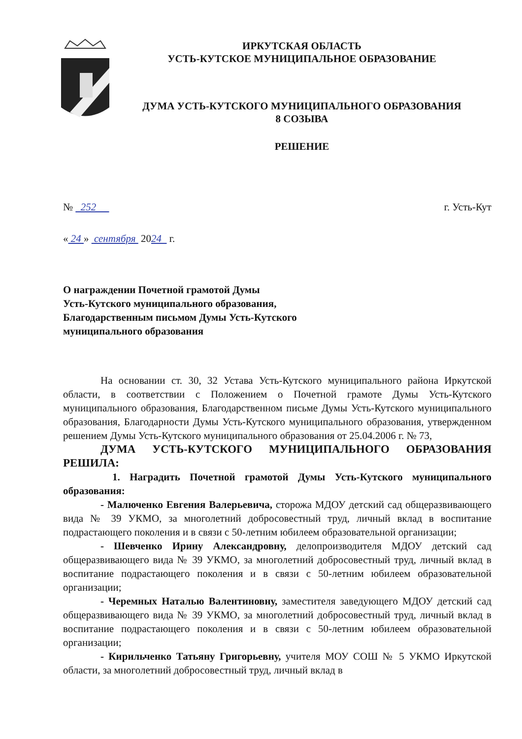ИРКУТСКАЯ ОБЛАСТЬ
УСТЬ-КУТСКОЕ МУНИЦИПАЛЬНОЕ ОБРАЗОВАНИЕ
ДУМА УСТЬ-КУТСКОГО МУНИЦИПАЛЬНОГО ОБРАЗОВАНИЯ
8 СОЗЫВА
РЕШЕНИЕ
№ 252 г. Усть-Кут
« 24 » сентября 2024 г.
О награждении Почетной грамотой Думы
Усть-Кутского муниципального образования,
Благодарственным письмом Думы Усть-Кутского
муниципального образования
На основании ст. 30, 32 Устава Усть-Кутского муниципального района Иркутской области, в соответствии с Положением о Почетной грамоте Думы Усть-Кутского муниципального образования, Благодарственном письме Думы Усть-Кутского муниципального образования, Благодарности Думы Усть-Кутского муниципального образования, утвержденном решением Думы Усть-Кутского муниципального образования от 25.04.2006 г. № 73,
ДУМА УСТЬ-КУТСКОГО МУНИЦИПАЛЬНОГО ОБРАЗОВАНИЯ РЕШИЛА:
1. Наградить Почетной грамотой Думы Усть-Кутского муниципального образования:
- Малюченко Евгения Валерьевича, сторожа МДОУ детский сад общеразвивающего вида № 39 УКМО, за многолетний добросовестный труд, личный вклад в воспитание подрастающего поколения и в связи с 50-летним юбилеем образовательной организации;
- Шевченко Ирину Александровну, делопроизводителя МДОУ детский сад общеразвивающего вида № 39 УКМО, за многолетний добросовестный труд, личный вклад в воспитание подрастающего поколения и в связи с 50-летним юбилеем образовательной организации;
- Черемных Наталью Валентиновну, заместителя заведующего МДОУ детский сад общеразвивающего вида № 39 УКМО, за многолетний добросовестный труд, личный вклад в воспитание подрастающего поколения и в связи с 50-летним юбилеем образовательной организации;
- Кирильченко Татьяну Григорьевну, учителя МОУ СОШ № 5 УКМО Иркутской области, за многолетний добросовестный труд, личный вклад в